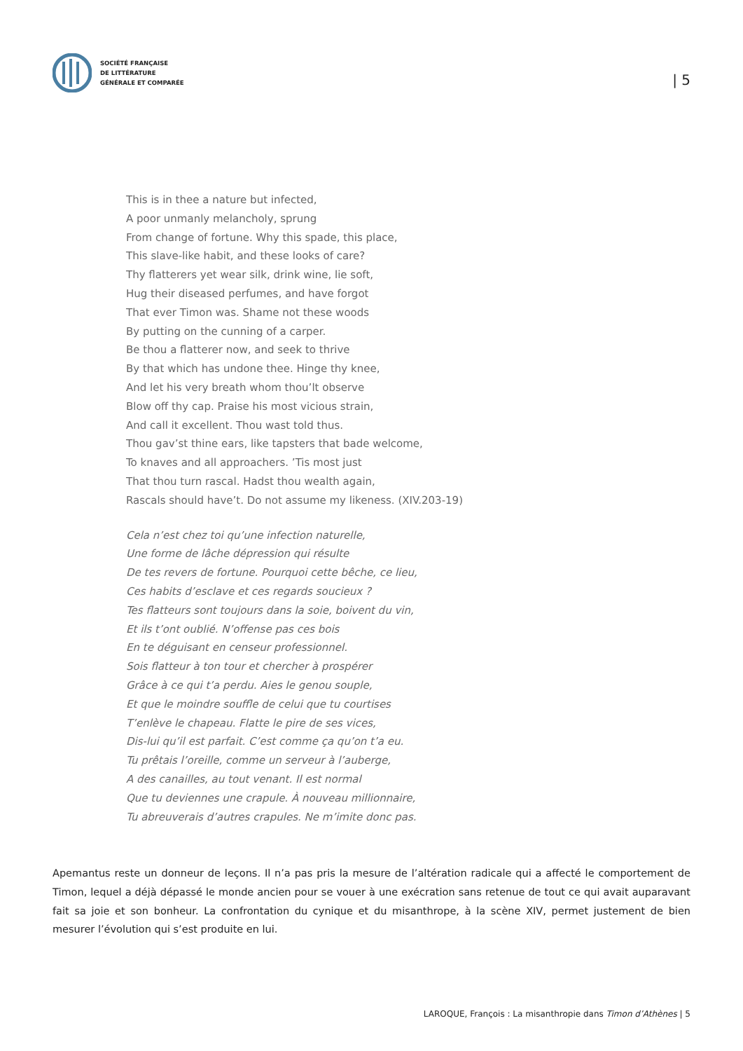SOCIÉTÉ FRANÇAISE
DE LITTÉRATURE
GÉNÉRALE ET COMPARÉE
| 5
This is in thee a nature but infected,
A poor unmanly melancholy, sprung
From change of fortune. Why this spade, this place,
This slave-like habit, and these looks of care?
Thy flatterers yet wear silk, drink wine, lie soft,
Hug their diseased perfumes, and have forgot
That ever Timon was. Shame not these woods
By putting on the cunning of a carper.
Be thou a flatterer now, and seek to thrive
By that which has undone thee. Hinge thy knee,
And let his very breath whom thou’lt observe
Blow off thy cap. Praise his most vicious strain,
And call it excellent. Thou wast told thus.
Thou gav’st thine ears, like tapsters that bade welcome,
To knaves and all approachers. ’Tis most just
That thou turn rascal. Hadst thou wealth again,
Rascals should have’t. Do not assume my likeness. (XIV.203-19)
Cela n’est chez toi qu’une infection naturelle,
Une forme de lâche dépression qui résulte
De tes revers de fortune. Pourquoi cette bêche, ce lieu,
Ces habits d’esclave et ces regards soucieux ?
Tes flatteurs sont toujours dans la soie, boivent du vin,
Et ils t’ont oublié. N’offense pas ces bois
En te déguisant en censeur professionnel.
Sois flatteur à ton tour et chercher à prospérer
Grâce à ce qui t’a perdu. Aies le genou souple,
Et que le moindre souffle de celui que tu courtises
T’enlève le chapeau. Flatte le pire de ses vices,
Dis-lui qu’il est parfait. C’est comme ça qu’on t’a eu.
Tu prêtais l’oreille, comme un serveur à l’auberge,
A des canailles, au tout venant. Il est normal
Que tu deviennes une crapule. À nouveau millionnaire,
Tu abreuverais d’autres crapules. Ne m’imite donc pas.
Apemantus reste un donneur de leçons. Il n’a pas pris la mesure de l’altération radicale qui a affecté le comportement de Timon, lequel a déjà dépassé le monde ancien pour se vouer à une exécration sans retenue de tout ce qui avait auparavant fait sa joie et son bonheur. La confrontation du cynique et du misanthrope, à la scène XIV, permet justement de bien mesurer l’évolution qui s’est produite en lui.
LAROQUE, François : La misanthropie dans Timon d’Athènes | 5